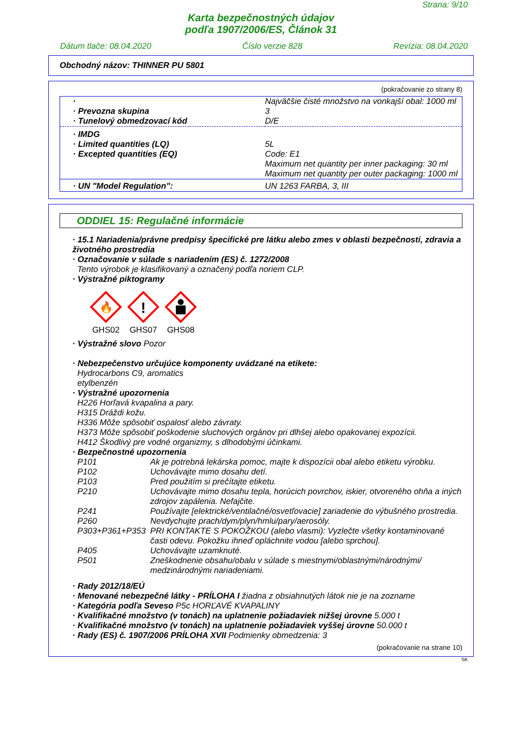Strana: 9/10
Karta bezpečnostných údajov
podľa 1907/2006/ES, Článok 31
Dátum tlače: 08.04.2020 Číslo verzie 828 Revízia: 08.04.2020
Obchodný názov: THINNER PU 5801
(pokračovanie zo strany 8)
| · | Najväčšie čisté množstvo na vonkajší obal: 1000 ml |
| · Prevozna skupina | 3 |
| · Tunelový obmedzovací kód | D/E |
| · IMDG | |
| · Limited quantities (LQ) | 5L |
| · Excepted quantities (EQ) | Code: E1 Maximum net quantity per inner packaging: 30 ml Maximum net quantity per outer packaging: 1000 ml |
| · UN "Model Regulation": | UN 1263 FARBA, 3, III |
ODDIEL 15: Regulačné informácie
· 15.1 Nariadenia/právne predpisy špecifické pre látku alebo zmes v oblasti bezpečnosti, zdravia a životného prostredia
· Označovanie v súlade s nariadením (ES) č. 1272/2008
Tento výrobok je klasifikovaný a označený podľa noriem CLP.
· Výstražné piktogramy
🔥
GHS02
!
GHS07
GHS08
· Výstražné slovo Pozor
· Nebezpečenstvo určujúce komponenty uvádzané na etikete:
Hydrocarbons C9, aromatics
etylbenzén
· Výstražné upozornenia
H226 Horľavá kvapalina a pary.
H315 Dráždi kožu.
H336 Môže spôsobiť ospalosť alebo závraty.
H373 Môže spôsobiť poškodenie sluchových orgánov pri dlhšej alebo opakovanej expozícii.
H412 Škodlivý pre vodné organizmy, s dlhodobými účinkami.
· Bezpečnostné upozornenia
| P101 | Ak je potrebná lekárska pomoc, majte k dispozícii obal alebo etiketu výrobku. |
| P102 | Uchovávajte mimo dosahu detí. |
| P103 | Pred použitím si prečítajte etiketu. |
| P210 | Uchovávajte mimo dosahu tepla, horúcich povrchov, iskier, otvoreného ohňa a iných zdrojov zapálenia. Nefajčite. |
| P241 | Používajte [elektrické/ventilačné/osvetľovacie] zariadenie do výbušného prostredia. |
| P260 | Nevdychujte prach/dym/plyn/hmlu/pary/aerosóly. |
| P303+P361+P353 | PRI KONTAKTE S POKOŽKOU (alebo vlasmi): Vyzlečte všetky kontaminované časti odevu. Pokožku ihneď opláchnite vodou [alebo sprchou]. |
| P405 | Uchovávajte uzamknuté. |
| P501 | Zneškodnenie obsahu/obalu v súlade s miestnymi/oblastnými/národnými/ medzinárodnými nariadeniami. |
· Rady 2012/18/EÚ
· Menované nebezpečné látky - PRÍLOHA I žiadna z obsiahnutých látok nie je na zozname
· Kategória podľa Seveso P5c HORĽAVÉ KVAPALINY
· Kvalifikačné množstvo (v tonách) na uplatnenie požiadaviek nižšej úrovne 5.000 t
· Kvalifikačné množstvo (v tonách) na uplatnenie požiadaviek vyššej úrovne 50.000 t
· Rady (ES) č. 1907/2006 PRÍLOHA XVII Podmienky obmedzenia: 3
(pokračovanie na strane 10)
SK